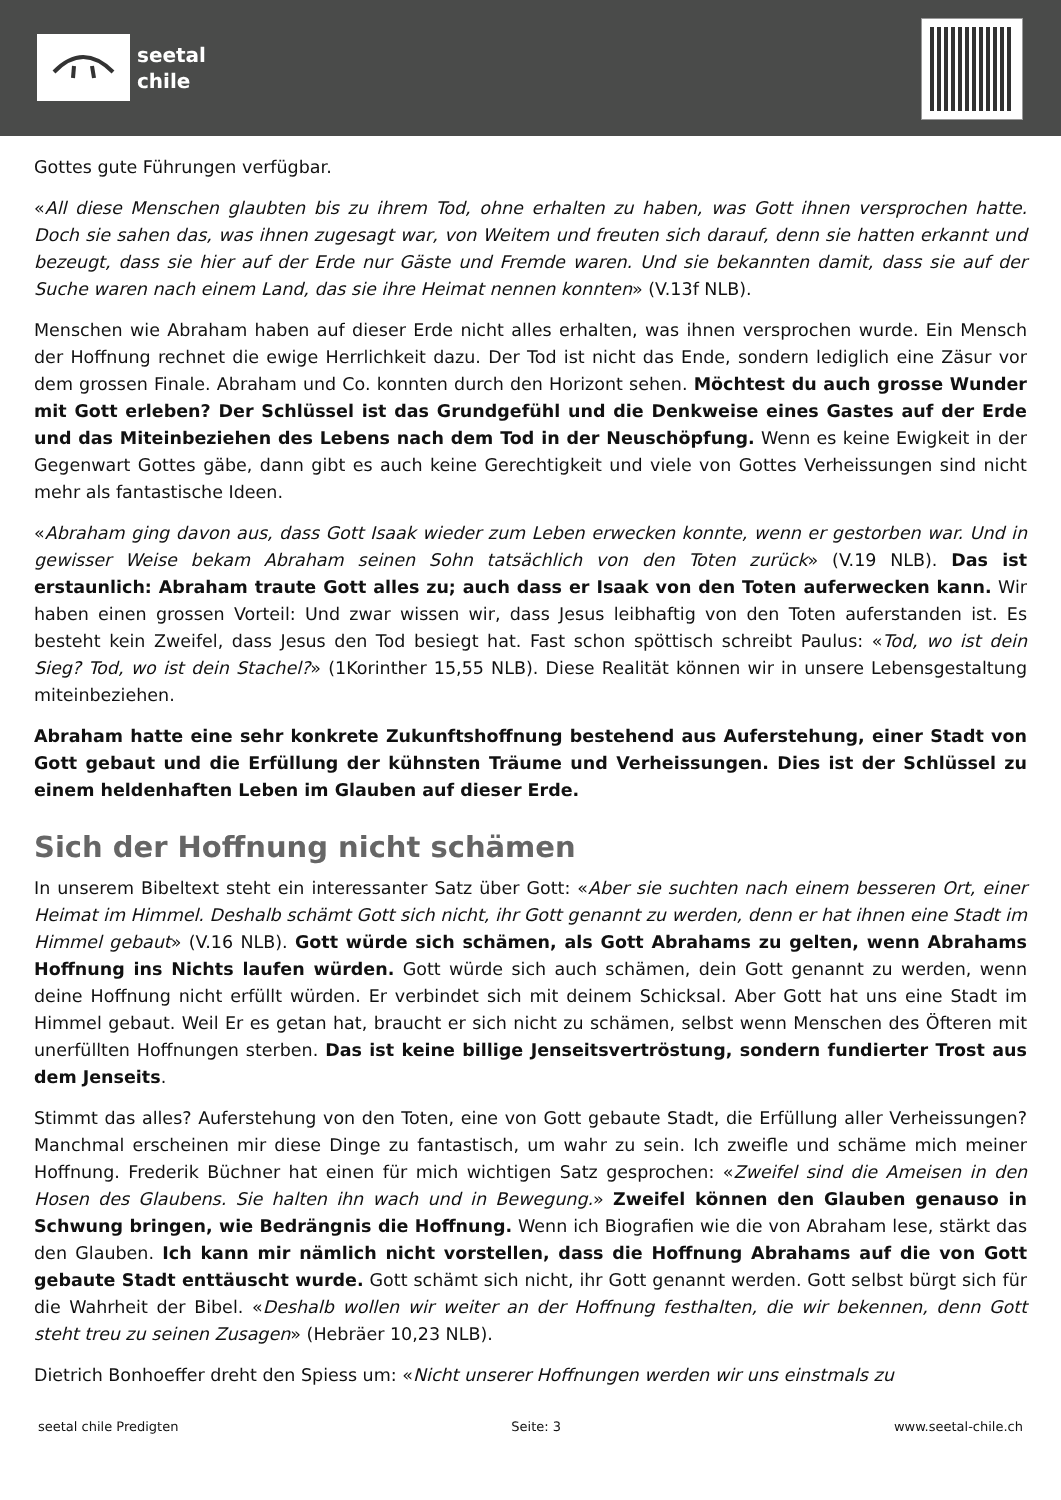seetal
chile
Gottes gute Führungen verfügbar.
«All diese Menschen glaubten bis zu ihrem Tod, ohne erhalten zu haben, was Gott ihnen versprochen hatte. Doch sie sahen das, was ihnen zugesagt war, von Weitem und freuten sich darauf, denn sie hatten erkannt und bezeugt, dass sie hier auf der Erde nur Gäste und Fremde waren. Und sie bekannten damit, dass sie auf der Suche waren nach einem Land, das sie ihre Heimat nennen konnten» (V.13f NLB).
Menschen wie Abraham haben auf dieser Erde nicht alles erhalten, was ihnen versprochen wurde. Ein Mensch der Hoffnung rechnet die ewige Herrlichkeit dazu. Der Tod ist nicht das Ende, sondern lediglich eine Zäsur vor dem grossen Finale. Abraham und Co. konnten durch den Horizont sehen. Möchtest du auch grosse Wunder mit Gott erleben? Der Schlüssel ist das Grundgefühl und die Denkweise eines Gastes auf der Erde und das Miteinbeziehen des Lebens nach dem Tod in der Neuschöpfung. Wenn es keine Ewigkeit in der Gegenwart Gottes gäbe, dann gibt es auch keine Gerechtigkeit und viele von Gottes Verheissungen sind nicht mehr als fantastische Ideen.
«Abraham ging davon aus, dass Gott Isaak wieder zum Leben erwecken konnte, wenn er gestorben war. Und in gewisser Weise bekam Abraham seinen Sohn tatsächlich von den Toten zurück» (V.19 NLB). Das ist erstaunlich: Abraham traute Gott alles zu; auch dass er Isaak von den Toten auferwecken kann. Wir haben einen grossen Vorteil: Und zwar wissen wir, dass Jesus leibhaftig von den Toten auferstanden ist. Es besteht kein Zweifel, dass Jesus den Tod besiegt hat. Fast schon spöttisch schreibt Paulus: «Tod, wo ist dein Sieg? Tod, wo ist dein Stachel?» (1Korinther 15,55 NLB). Diese Realität können wir in unsere Lebensgestaltung miteinbeziehen.
Abraham hatte eine sehr konkrete Zukunftshoffnung bestehend aus Auferstehung, einer Stadt von Gott gebaut und die Erfüllung der kühnsten Träume und Verheissungen. Dies ist der Schlüssel zu einem heldenhaften Leben im Glauben auf dieser Erde.
Sich der Hoffnung nicht schämen
In unserem Bibeltext steht ein interessanter Satz über Gott: «Aber sie suchten nach einem besseren Ort, einer Heimat im Himmel. Deshalb schämt Gott sich nicht, ihr Gott genannt zu werden, denn er hat ihnen eine Stadt im Himmel gebaut» (V.16 NLB). Gott würde sich schämen, als Gott Abrahams zu gelten, wenn Abrahams Hoffnung ins Nichts laufen würden. Gott würde sich auch schämen, dein Gott genannt zu werden, wenn deine Hoffnung nicht erfüllt würden. Er verbindet sich mit deinem Schicksal. Aber Gott hat uns eine Stadt im Himmel gebaut. Weil Er es getan hat, braucht er sich nicht zu schämen, selbst wenn Menschen des Öfteren mit unerfüllten Hoffnungen sterben. Das ist keine billige Jenseitsvertröstung, sondern fundierter Trost aus dem Jenseits.
Stimmt das alles? Auferstehung von den Toten, eine von Gott gebaute Stadt, die Erfüllung aller Verheissungen? Manchmal erscheinen mir diese Dinge zu fantastisch, um wahr zu sein. Ich zweifle und schäme mich meiner Hoffnung. Frederik Büchner hat einen für mich wichtigen Satz gesprochen: «Zweifel sind die Ameisen in den Hosen des Glaubens. Sie halten ihn wach und in Bewegung.» Zweifel können den Glauben genauso in Schwung bringen, wie Bedrängnis die Hoffnung. Wenn ich Biografien wie die von Abraham lese, stärkt das den Glauben. Ich kann mir nämlich nicht vorstellen, dass die Hoffnung Abrahams auf die von Gott gebaute Stadt enttäuscht wurde. Gott schämt sich nicht, ihr Gott genannt werden. Gott selbst bürgt sich für die Wahrheit der Bibel. «Deshalb wollen wir weiter an der Hoffnung festhalten, die wir bekennen, denn Gott steht treu zu seinen Zusagen» (Hebräer 10,23 NLB).
Dietrich Bonhoeffer dreht den Spiess um: «Nicht unserer Hoffnungen werden wir uns einstmals zu
seetal chile Predigten Seite: 3 www.seetal-chile.ch